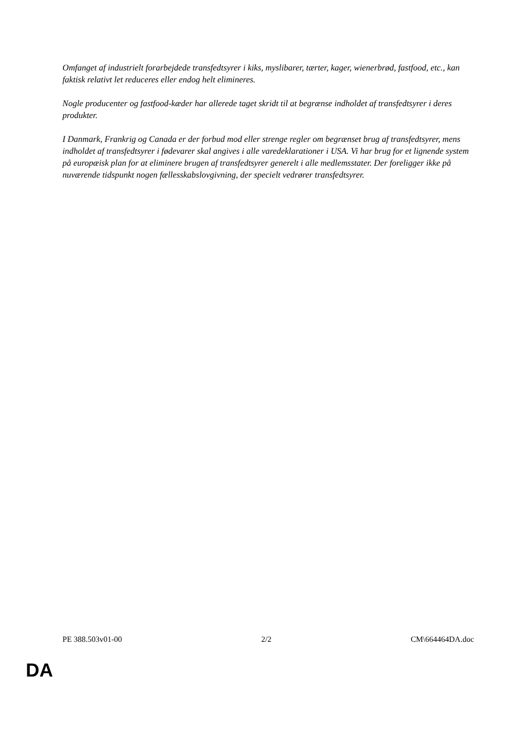Omfanget af industrielt forarbejdede transfedtsyrer i kiks, myslibarer, tærter, kager, wienerbrød, fastfood, etc., kan faktisk relativt let reduceres eller endog helt elimineres.
Nogle producenter og fastfood-kæder har allerede taget skridt til at begrænse indholdet af transfedtsyrer i deres produkter.
I Danmark, Frankrig og Canada er der forbud mod eller strenge regler om begrænset brug af transfedtsyrer, mens indholdet af transfedtsyrer i fødevarer skal angives i alle varedeklarationer i USA. Vi har brug for et lignende system på europæisk plan for at eliminere brugen af transfedtsyrer generelt i alle medlemsstater. Der foreligger ikke på nuværende tidspunkt nogen fællesskabslovgivning, der specielt vedrører transfedtsyrer.
PE 388.503v01-00 2/2 CM\664464DA.doc
DA